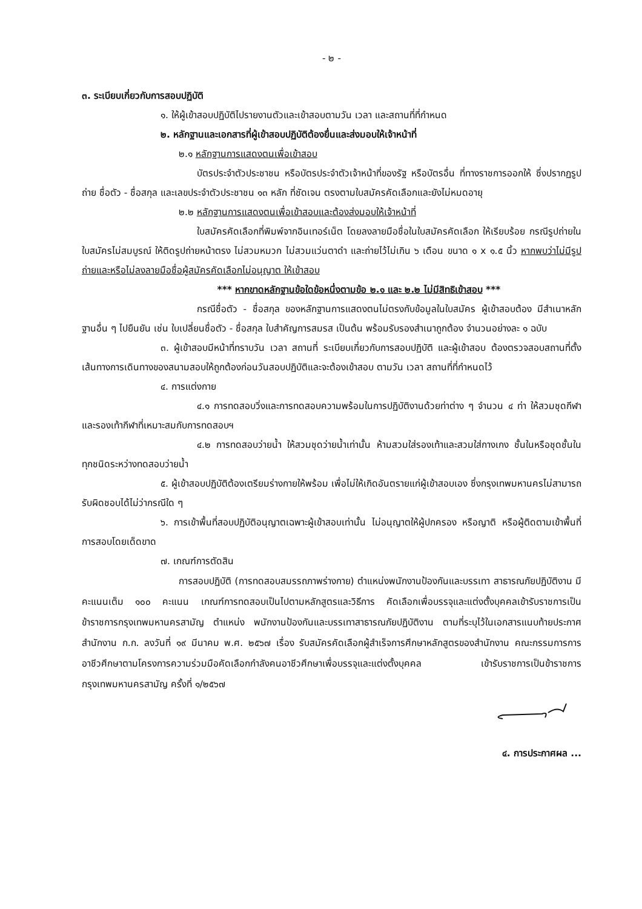- ๒ -
๓. ระเบียบเกี่ยวกับการสอบปฏิบัติ
๑. ให้ผู้เข้าสอบปฏิบัติไปรายงานตัวและเข้าสอบตามวัน เวลา และสถานที่ที่กำหนด
๒. หลักฐานและเอกสารที่ผู้เข้าสอบปฏิบัติต้องยื่นและส่งมอบให้เจ้าหน้าที่
๒.๑ หลักฐานการแสดงตนเพื่อเข้าสอบ
บัตรประจำตัวประชาชน หรือบัตรประจำตัวเจ้าหน้าที่ของรัฐ หรือบัตรอื่น ที่ทางราชการออกให้ ซึ่งปรากฏรูปถ่าย ชื่อตัว - ชื่อสกุล และเลขประจำตัวประชาชน ๑๓ หลัก ที่ชัดเจน ตรงตามใบสมัครคัดเลือกและยังไม่หมดอายุ
๒.๒ หลักฐานการแสดงตนเพื่อเข้าสอบและต้องส่งมอบให้เจ้าหน้าที่
ใบสมัครคัดเลือกที่พิมพ์จากอินเทอร์เน็ต โดยลงลายมือชื่อในใบสมัครคัดเลือก ให้เรียบร้อย กรณีรูปถ่ายในใบสมัครไม่สมบูรณ์ ให้ติดรูปถ่ายหน้าตรง ไม่สวมหมวก ไม่สวมแว่นตาดำ และถ่ายไว้ไม่เกิน ๖ เดือน ขนาด ๑ x ๑.๕ นิ้ว หากพบว่าไม่มีรูปถ่ายและหรือไม่ลงลายมือชื่อผู้สมัครคัดเลือกไม่อนุญาต ให้เข้าสอบ
*** หากขาดหลักฐานข้อใดข้อหนึ่งตามข้อ ๒.๑ และ ๒.๒ ไม่มีสิทธิเข้าสอบ ***
กรณีชื่อตัว - ชื่อสกุล ของหลักฐานการแสดงตนไม่ตรงกับข้อมูลในใบสมัคร ผู้เข้าสอบต้อง มีสำเนาหลักฐานอื่น ๆ ไปยืนยัน เช่น ใบเปลี่ยนชื่อตัว - ชื่อสกุล ใบสำคัญการสมรส เป็นต้น พร้อมรับรองสำเนาถูกต้อง จำนวนอย่างละ ๑ ฉบับ
๓. ผู้เข้าสอบมีหน้าที่ทราบวัน เวลา สถานที่ ระเบียบเกี่ยวกับการสอบปฏิบัติ และผู้เข้าสอบ ต้องตรวจสอบสถานที่ตั้ง เส้นทางการเดินทางของสนามสอบให้ถูกต้องก่อนวันสอบปฏิบัติและจะต้องเข้าสอบ ตามวัน เวลา สถานที่ที่กำหนดไว้
๔. การแต่งกาย
๔.๑ การทดสอบวิ่งและการทดสอบความพร้อมในการปฏิบัติงานด้วยท่าต่าง ๆ จำนวน ๔ ท่า ให้สวมชุดกีฬาและรองเท้ากีฬาที่เหมาะสมกับการทดสอบฯ
๔.๒ การทดสอบว่ายน้ำ ให้สวมชุดว่ายน้ำเท่านั้น ห้ามสวมใส่รองเท้าและสวมใส่กางเกง ชั้นในหรือชุดชั้นในทุกชนิดระหว่างทดสอบว่ายน้ำ
๕. ผู้เข้าสอบปฏิบัติต้องเตรียมร่างกายให้พร้อม เพื่อไม่ให้เกิดอันตรายแก่ผู้เข้าสอบเอง ซึ่งกรุงเทพมหานครไม่สามารถรับผิดชอบได้ไม่ว่ากรณีใด ๆ
๖. การเข้าพื้นที่สอบปฏิบัติอนุญาตเฉพาะผู้เข้าสอบเท่านั้น ไม่อนุญาตให้ผู้ปกครอง หรือญาติ หรือผู้ติดตามเข้าพื้นที่การสอบโดยเด็ดขาด
๗. เกณฑ์การตัดสิน
การสอบปฏิบัติ (การทดสอบสมรรถภาพร่างกาย) ตำแหน่งพนักงานป้องกันและบรรเทา สาธารณภัยปฏิบัติงาน มีคะแนนเต็ม ๑๐๐ คะแนน เกณฑ์การทดสอบเป็นไปตามหลักสูตรและวิธีการ คัดเลือกเพื่อบรรจุและแต่งตั้งบุคคลเข้ารับราชการเป็นข้าราชการกรุงเทพมหานครสามัญ ตำแหน่ง พนักงานป้องกันและบรรเทาสาธารณภัยปฏิบัติงาน ตามที่ระบุไว้ในเอกสารแนบท้ายประกาศสำนักงาน ก.ก. ลงวันที่ ๑๙ มีนาคม พ.ศ. ๒๕๖๗ เรื่อง รับสมัครคัดเลือกผู้สำเร็จการศึกษาหลักสูตรของสำนักงาน คณะกรรมการการอาชีวศึกษาตามโครงการความร่วมมือคัดเลือกกำลังคนอาชีวศึกษาเพื่อบรรจุและแต่งตั้งบุคคล เข้ารับราชการเป็นข้าราชการกรุงเทพมหานครสามัญ ครั้งที่ ๑/๒๕๖๗
๔. การประกาศผล ...